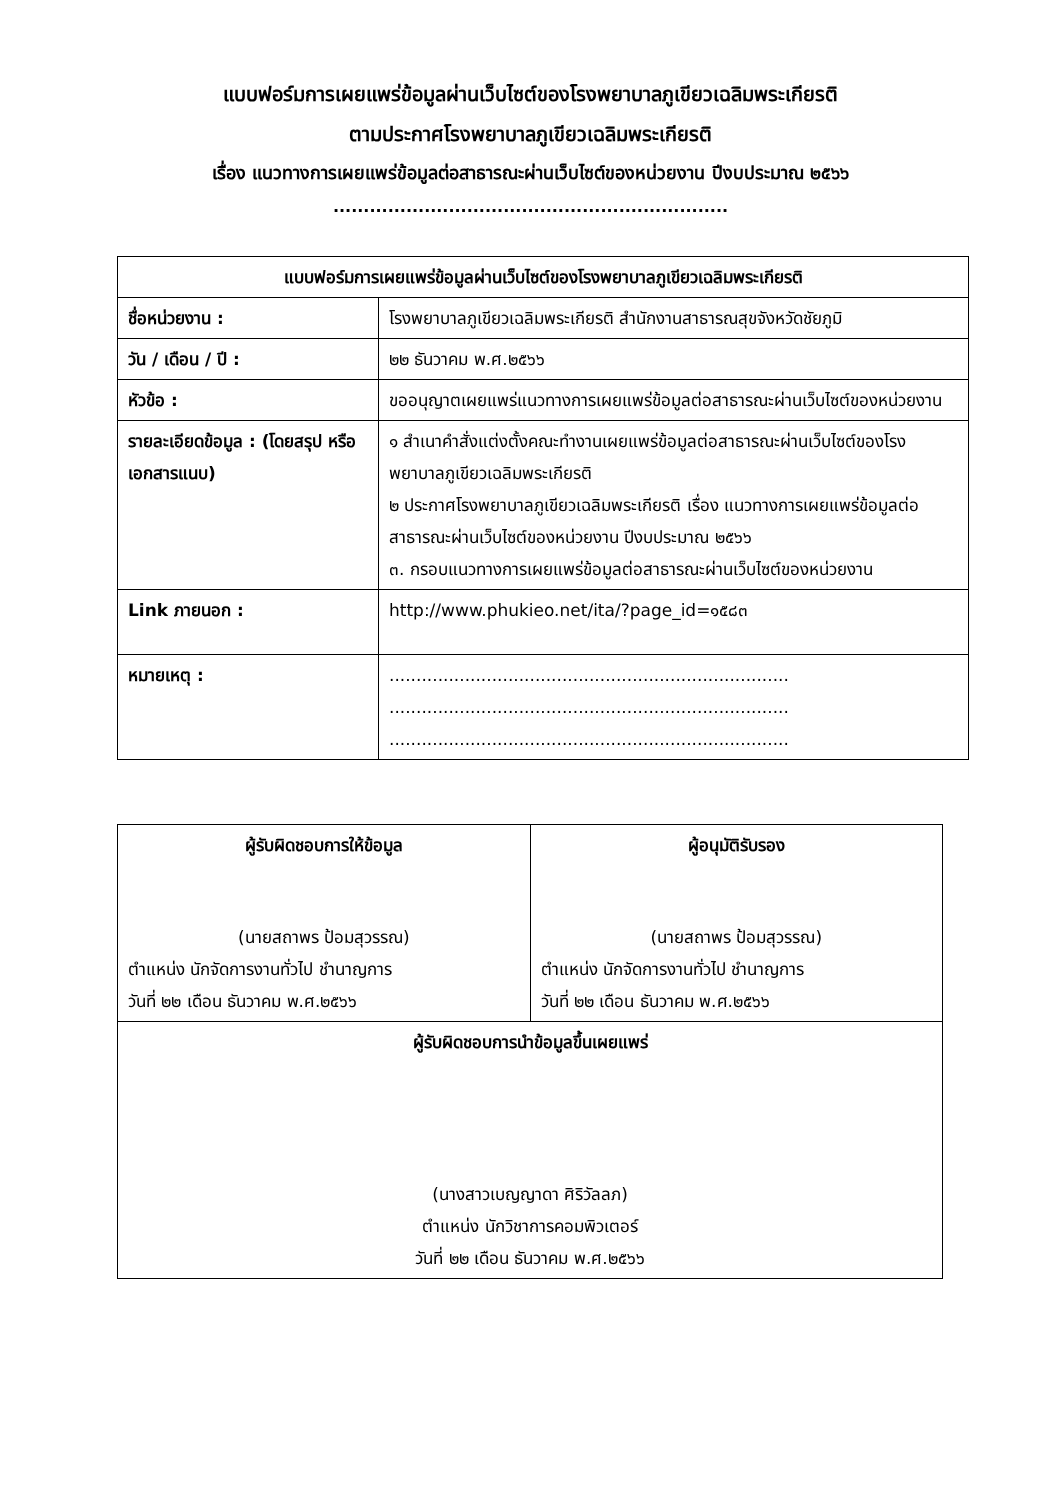แบบฟอร์มการเผยแพร่ข้อมูลผ่านเว็บไซต์ของโรงพยาบาลภูเขียวเฉลิมพระเกียรติ
ตามประกาศโรงพยาบาลภูเขียวเฉลิมพระเกียรติ
เรื่อง แนวทางการเผยแพร่ข้อมูลต่อสาธารณะผ่านเว็บไซต์ของหน่วยงาน ปีงบประมาณ ๒๕๖๖
.................................................................
| แบบฟอร์มการเผยแพร่ข้อมูลผ่านเว็บไซต์ของโรงพยาบาลภูเขียวเฉลิมพระเกียรติ | |
| --- | --- |
| ชื่อหน่วยงาน : | โรงพยาบาลภูเขียวเฉลิมพระเกียรติ สำนักงานสาธารณสุขจังหวัดชัยภูมิ |
| วัน / เดือน / ปี : | ๒๒ ธันวาคม พ.ศ.๒๕๖๖ |
| หัวข้อ : | ขออนุญาตเผยแพร่แนวทางการเผยแพร่ข้อมูลต่อสาธารณะผ่านเว็บไซต์ของหน่วยงาน |
| รายละเอียดข้อมูล : (โดยสรุป หรือเอกสารแนบ) | ๑ สำเนาคำสั่งแต่งตั้งคณะทำงานเผยแพร่ข้อมูลต่อสาธารณะผ่านเว็บไซต์ของโรงพยาบาลภูเขียวเฉลิมพระเกียรติ ๒ ประกาศโรงพยาบาลภูเขียวเฉลิมพระเกียรติ เรื่อง แนวทางการเผยแพร่ข้อมูลต่อสาธารณะผ่านเว็บไซต์ของหน่วยงาน ปีงบประมาณ ๒๕๖๖ ๓. กรอบแนวทางการเผยแพร่ข้อมูลต่อสาธารณะผ่านเว็บไซต์ของหน่วยงาน |
| Link ภายนอก : | http://www.phukieo.net/ita/?page_id=๑๕๘๓ |
| หมายเหตุ : | .......................................................................... .......................................................................... .......................................................................... |
| ผู้รับผิดชอบการให้ข้อมูล (นายสถาพร ป้อมสุวรรณ) ตำแหน่ง นักจัดการงานทั่วไป ชำนาญการ วันที่ ๒๒ เดือน ธันวาคม พ.ศ.๒๕๖๖ | ผู้อนุมัติรับรอง (นายสถาพร ป้อมสุวรรณ) ตำแหน่ง นักจัดการงานทั่วไป ชำนาญการ วันที่ ๒๒ เดือน ธันวาคม พ.ศ.๒๕๖๖ |
| ผู้รับผิดชอบการนำข้อมูลขึ้นเผยแพร่ (นางสาวเบญญาดา ศิริวัลลภ) ตำแหน่ง นักวิชาการคอมพิวเตอร์ วันที่ ๒๒ เดือน ธันวาคม พ.ศ.๒๕๖๖ | |